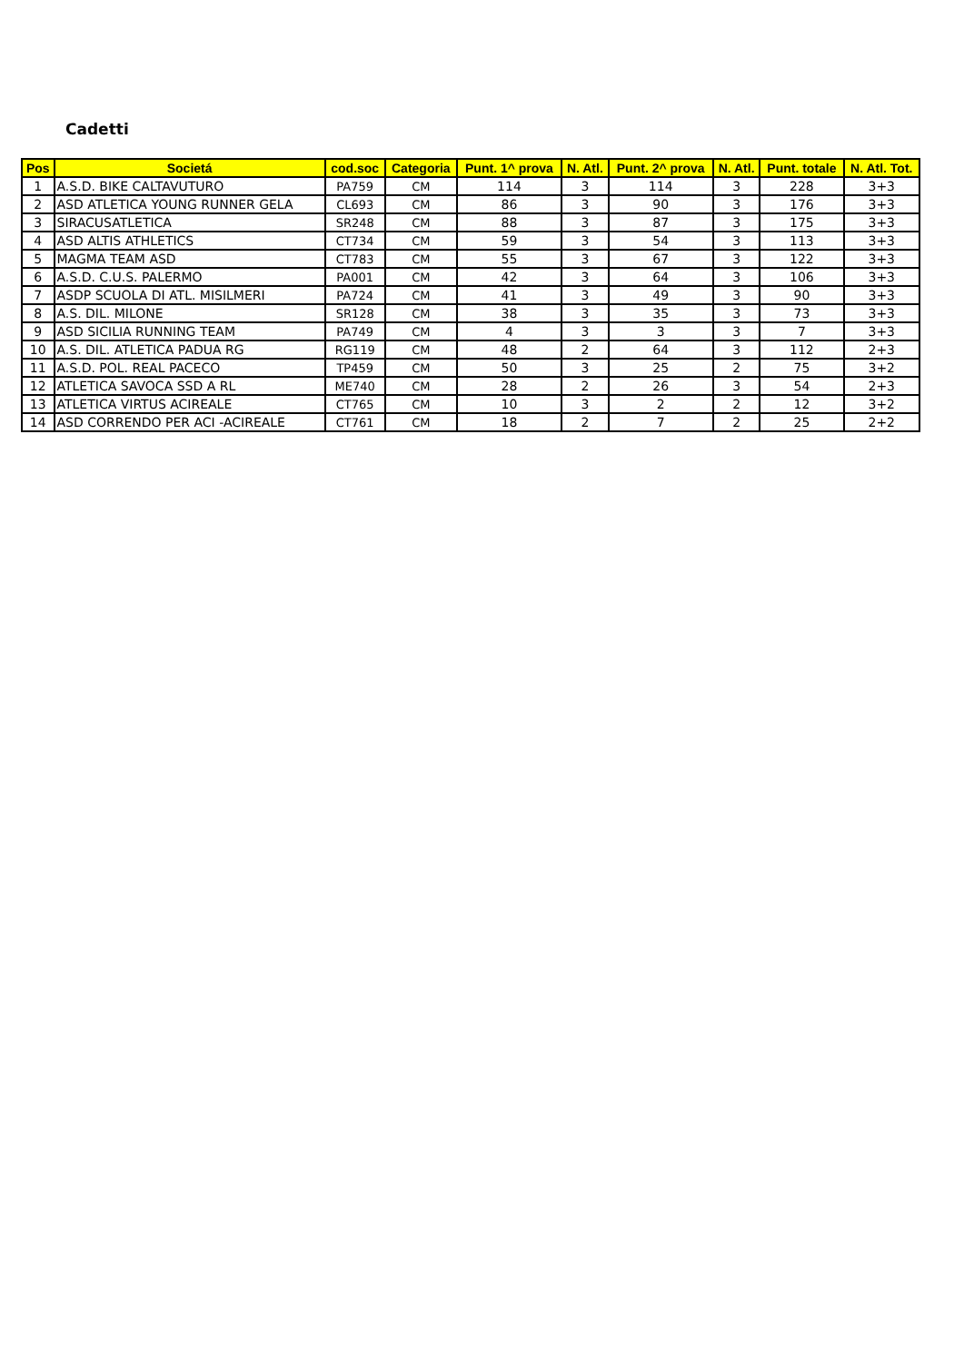Cadetti
| Pos | Societá | cod.soc | Categoria | Punt. 1^ prova | N. Atl. | Punt. 2^ prova | N. Atl. | Punt. totale | N. Atl. Tot. |
| --- | --- | --- | --- | --- | --- | --- | --- | --- | --- |
| 1 | A.S.D. BIKE CALTAVUTURO | PA759 | CM | 114 | 3 | 114 | 3 | 228 | 3+3 |
| 2 | ASD ATLETICA YOUNG RUNNER GELA | CL693 | CM | 86 | 3 | 90 | 3 | 176 | 3+3 |
| 3 | SIRACUSATLETICA | SR248 | CM | 88 | 3 | 87 | 3 | 175 | 3+3 |
| 4 | ASD ALTIS ATHLETICS | CT734 | CM | 59 | 3 | 54 | 3 | 113 | 3+3 |
| 5 | MAGMA TEAM ASD | CT783 | CM | 55 | 3 | 67 | 3 | 122 | 3+3 |
| 6 | A.S.D. C.U.S. PALERMO | PA001 | CM | 42 | 3 | 64 | 3 | 106 | 3+3 |
| 7 | ASDP SCUOLA DI ATL. MISILMERI | PA724 | CM | 41 | 3 | 49 | 3 | 90 | 3+3 |
| 8 | A.S. DIL. MILONE | SR128 | CM | 38 | 3 | 35 | 3 | 73 | 3+3 |
| 9 | ASD SICILIA RUNNING TEAM | PA749 | CM | 4 | 3 | 3 | 3 | 7 | 3+3 |
| 10 | A.S. DIL. ATLETICA PADUA RG | RG119 | CM | 48 | 2 | 64 | 3 | 112 | 2+3 |
| 11 | A.S.D. POL. REAL PACECO | TP459 | CM | 50 | 3 | 25 | 2 | 75 | 3+2 |
| 12 | ATLETICA SAVOCA SSD A RL | ME740 | CM | 28 | 2 | 26 | 3 | 54 | 2+3 |
| 13 | ATLETICA VIRTUS ACIREALE | CT765 | CM | 10 | 3 | 2 | 2 | 12 | 3+2 |
| 14 | ASD CORRENDO PER ACI -ACIREALE | CT761 | CM | 18 | 2 | 7 | 2 | 25 | 2+2 |